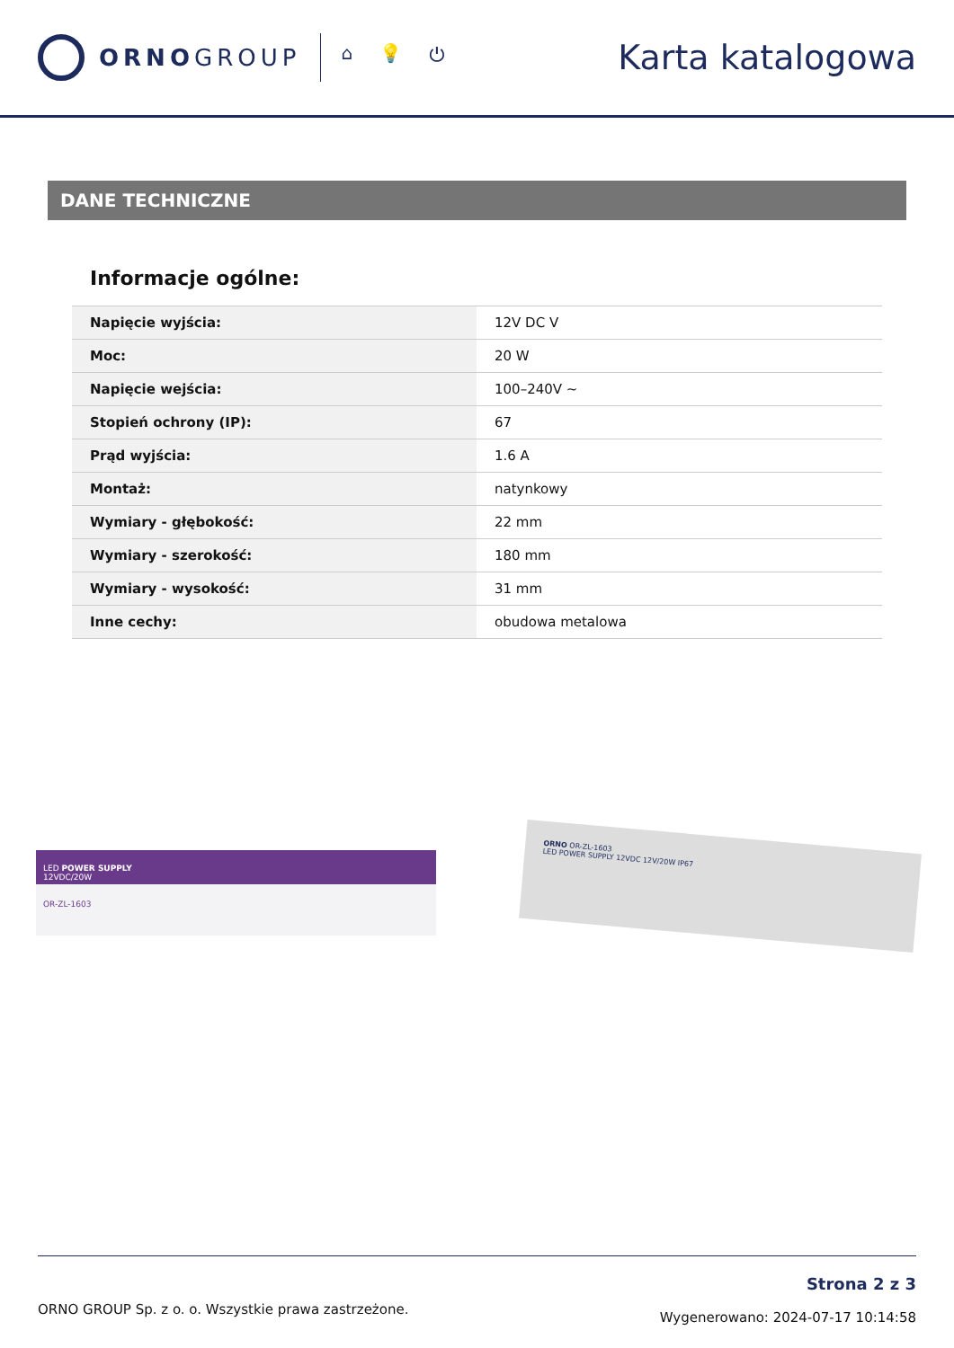ORNOGROUP
⌂ 💡 ⏻
Karta katalogowa
DANE TECHNICZNE
Informacje ogólne:
| Napięcie wyjścia: | 12V DC V |
| Moc: | 20 W |
| Napięcie wejścia: | 100–240V ~ |
| Stopień ochrony (IP): | 67 |
| Prąd wyjścia: | 1.6 A |
| Montaż: | natynkowy |
| Wymiary - głębokość: | 22 mm |
| Wymiary - szerokość: | 180 mm |
| Wymiary - wysokość: | 31 mm |
| Inne cechy: | obudowa metalowa |
LED POWER SUPPLY
12VDC/20W
OR-ZL-1603
ORNO OR-ZL-1603
LED POWER SUPPLY 12VDC 12V/20W IP67
ORNO GROUP Sp. z o. o. Wszystkie prawa zastrzeżone.
Strona 2 z 3
Wygenerowano: 2024-07-17 10:14:58